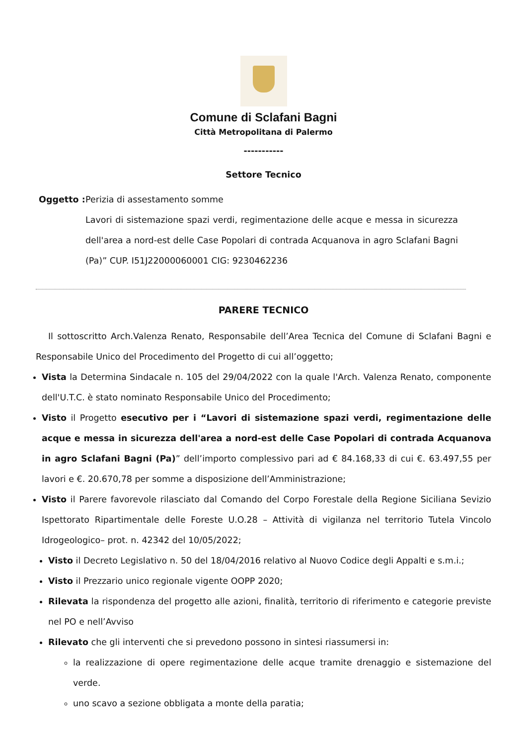Comune di Sclafani Bagni
Città Metropolitana di Palermo
-----------
Settore Tecnico
Oggetto :
Perizia di assestamento somme
Lavori di sistemazione spazi verdi, regimentazione delle acque e messa in sicurezza dell'area a nord-est delle Case Popolari di contrada Acquanova in agro Sclafani Bagni (Pa)” CUP. I51J22000060001 CIG: 9230462236
PARERE TECNICO
Il sottoscritto Arch.Valenza Renato, Responsabile dell’Area Tecnica del Comune di Sclafani Bagni e Responsabile Unico del Procedimento del Progetto di cui all’oggetto;
Vista la Determina Sindacale n. 105 del 29/04/2022 con la quale l'Arch. Valenza Renato, componente dell'U.T.C. è stato nominato Responsabile Unico del Procedimento;
Visto il Progetto esecutivo per i “Lavori di sistemazione spazi verdi, regimentazione delle acque e messa in sicurezza dell'area a nord-est delle Case Popolari di contrada Acquanova in agro Sclafani Bagni (Pa)” dell’importo complessivo pari ad € 84.168,33 di cui €. 63.497,55 per lavori e €. 20.670,78 per somme a disposizione dell’Amministrazione;
Visto il Parere favorevole rilasciato dal Comando del Corpo Forestale della Regione Siciliana Sevizio Ispettorato Ripartimentale delle Foreste U.O.28 – Attività di vigilanza nel territorio Tutela Vincolo Idrogeologico– prot. n. 42342 del 10/05/2022;
Visto il Decreto Legislativo n. 50 del 18/04/2016 relativo al Nuovo Codice degli Appalti e s.m.i.;
Visto il Prezzario unico regionale vigente OOPP 2020;
Rilevata la rispondenza del progetto alle azioni, finalità, territorio di riferimento e categorie previste nel PO e nell’Avviso
Rilevato che gli interventi che si prevedono possono in sintesi riassumersi in:
la realizzazione di opere regimentazione delle acque tramite drenaggio e sistemazione del verde.
uno scavo a sezione obbligata a monte della paratia;